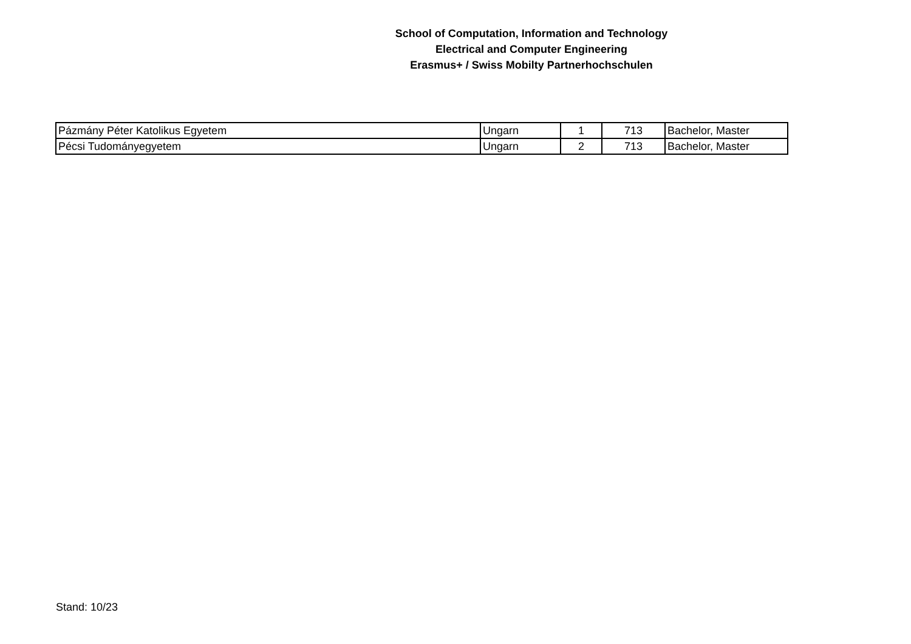School of Computation, Information and Technology
Electrical and Computer Engineering
Erasmus+ / Swiss Mobilty Partnerhochschulen
| Pázmány Péter Katolikus Egyetem | Ungarn | 1 | 713 | Bachelor, Master |
| Pécsi Tudományegyetem | Ungarn | 2 | 713 | Bachelor, Master |
Stand: 10/23